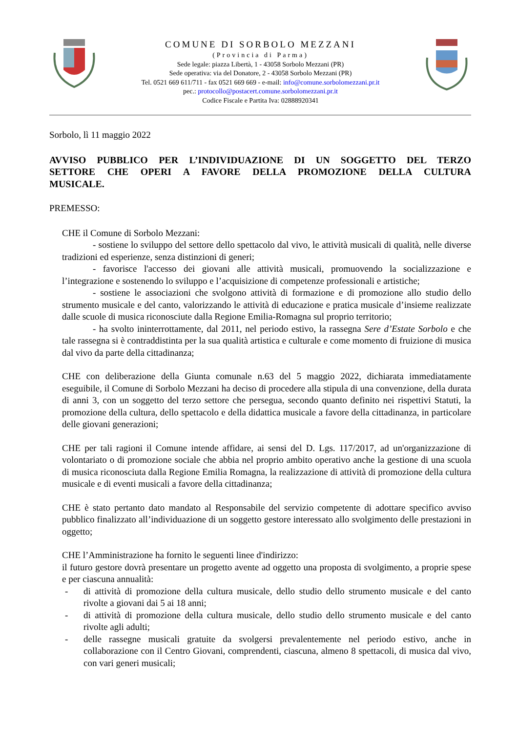COMUNE DI SORBOLO MEZZANI
(Provincia di Parma)
Sede legale: piazza Libertà, 1 - 43058 Sorbolo Mezzani (PR)
Sede operativa: via del Donatore, 2 - 43058 Sorbolo Mezzani (PR)
Tel. 0521 669 611/711 - fax 0521 669 669 - e-mail: info@comune.sorbolomezzani.pr.it
pec.: protocollo@postacert.comune.sorbolomezzani.pr.it
Codice Fiscale e Partita Iva: 02888920341
Sorbolo, lì 11 maggio 2022
AVVISO PUBBLICO PER L’INDIVIDUAZIONE DI UN SOGGETTO DEL TERZO SETTORE CHE OPERI A FAVORE DELLA PROMOZIONE DELLA CULTURA MUSICALE.
PREMESSO:
CHE il Comune di Sorbolo Mezzani:
- sostiene lo sviluppo del settore dello spettacolo dal vivo, le attività musicali di qualità, nelle diverse tradizioni ed esperienze, senza distinzioni di generi;
- favorisce l'accesso dei giovani alle attività musicali, promuovendo la socializzazione e l’integrazione e sostenendo lo sviluppo e l’acquisizione di competenze professionali e artistiche;
- sostiene le associazioni che svolgono attività di formazione e di promozione allo studio dello strumento musicale e del canto, valorizzando le attività di educazione e pratica musicale d’insieme realizzate dalle scuole di musica riconosciute dalla Regione Emilia-Romagna sul proprio territorio;
- ha svolto ininterrottamente, dal 2011, nel periodo estivo, la rassegna Sere d’Estate Sorbolo e che tale rassegna si è contraddistinta per la sua qualità artistica e culturale e come momento di fruizione di musica dal vivo da parte della cittadinanza;
CHE con deliberazione della Giunta comunale n.63 del 5 maggio 2022, dichiarata immediatamente eseguibile, il Comune di Sorbolo Mezzani ha deciso di procedere alla stipula di una convenzione, della durata di anni 3, con un soggetto del terzo settore che persegua, secondo quanto definito nei rispettivi Statuti, la promozione della cultura, dello spettacolo e della didattica musicale a favore della cittadinanza, in particolare delle giovani generazioni;
CHE per tali ragioni il Comune intende affidare, ai sensi del D. Lgs. 117/2017, ad un'organizzazione di volontariato o di promozione sociale che abbia nel proprio ambito operativo anche la gestione di una scuola di musica riconosciuta dalla Regione Emilia Romagna, la realizzazione di attività di promozione della cultura musicale e di eventi musicali a favore della cittadinanza;
CHE è stato pertanto dato mandato al Responsabile del servizio competente di adottare specifico avviso pubblico finalizzato all’individuazione di un soggetto gestore interessato allo svolgimento delle prestazioni in oggetto;
CHE l’Amministrazione ha fornito le seguenti linee d'indirizzo:
il futuro gestore dovrà presentare un progetto avente ad oggetto una proposta di svolgimento, a proprie spese e per ciascuna annualità:
- di attività di promozione della cultura musicale, dello studio dello strumento musicale e del canto rivolte a giovani dai 5 ai 18 anni;
- di attività di promozione della cultura musicale, dello studio dello strumento musicale e del canto rivolte agli adulti;
- delle rassegne musicali gratuite da svolgersi prevalentemente nel periodo estivo, anche in collaborazione con il Centro Giovani, comprendenti, ciascuna, almeno 8 spettacoli, di musica dal vivo, con vari generi musicali;